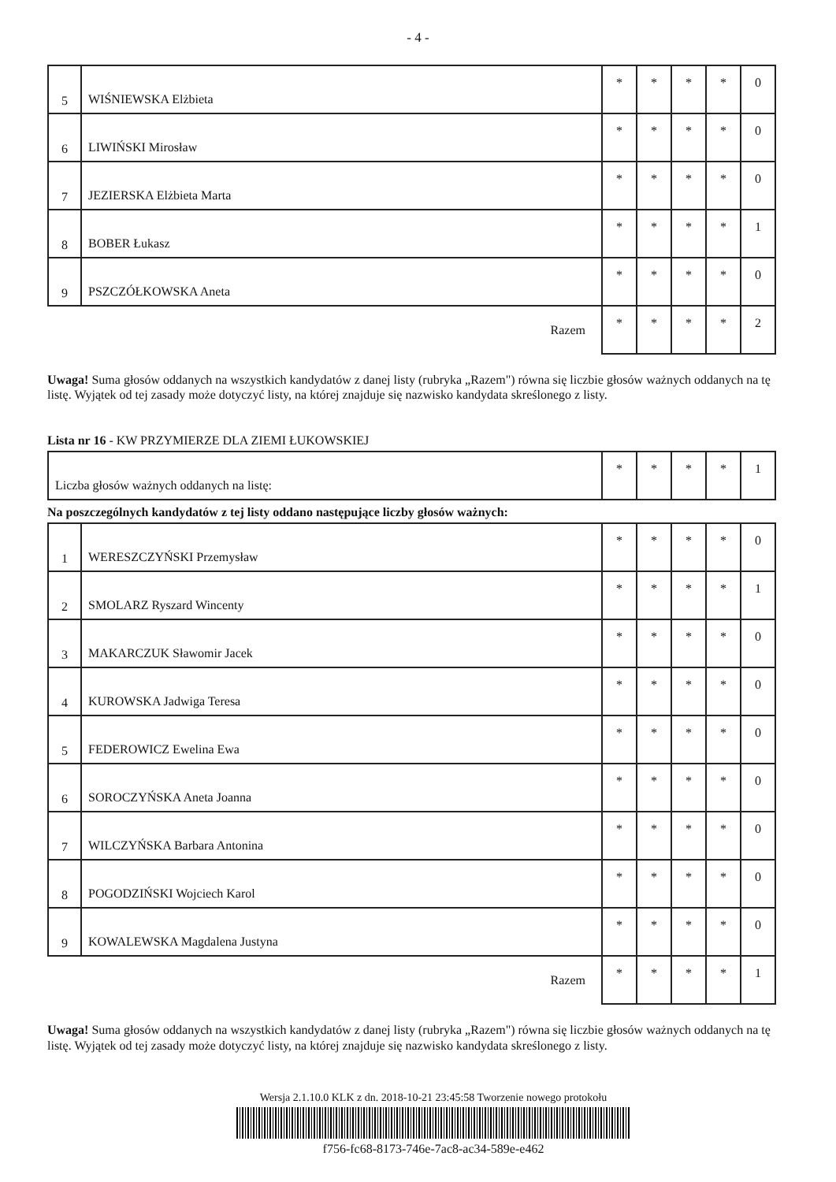- 4 -
| 5 | WIŚNIEWSKA Elżbieta | * | * | * | * | 0 |
| 6 | LIWIŃSKI Mirosław | * | * | * | * | 0 |
| 7 | JEZIERSKA Elżbieta Marta | * | * | * | * | 0 |
| 8 | BOBER Łukasz | * | * | * | * | 1 |
| 9 | PSZCZÓŁKOWSKA Aneta | * | * | * | * | 0 |
| Razem | | * | * | * | * | 2 |
Uwaga! Suma głosów oddanych na wszystkich kandydatów z danej listy (rubryka „Razem") równa się liczbie głosów ważnych oddanych na tę listę. Wyjątek od tej zasady może dotyczyć listy, na której znajduje się nazwisko kandydata skreślonego z listy.
Lista nr 16 - KW PRZYMIERZE DLA ZIEMI ŁUKOWSKIEJ
| Liczba głosów ważnych oddanych na listę: | * | * | * | * | 1 |
Na poszczególnych kandydatów z tej listy oddano następujące liczby głosów ważnych:
| 1 | WERESZCZYŃSKI Przemysław | * | * | * | * | 0 |
| 2 | SMOLARZ Ryszard Wincenty | * | * | * | * | 1 |
| 3 | MAKARCZUK Sławomir Jacek | * | * | * | * | 0 |
| 4 | KUROWSKA Jadwiga Teresa | * | * | * | * | 0 |
| 5 | FEDEROWICZ Ewelina Ewa | * | * | * | * | 0 |
| 6 | SOROCZYŃSKA Aneta Joanna | * | * | * | * | 0 |
| 7 | WILCZYŃSKA Barbara Antonina | * | * | * | * | 0 |
| 8 | POGODZIŃSKI Wojciech Karol | * | * | * | * | 0 |
| 9 | KOWALEWSKA Magdalena Justyna | * | * | * | * | 0 |
| Razem | | * | * | * | * | 1 |
Uwaga! Suma głosów oddanych na wszystkich kandydatów z danej listy (rubryka „Razem") równa się liczbie głosów ważnych oddanych na tę listę. Wyjątek od tej zasady może dotyczyć listy, na której znajduje się nazwisko kandydata skreślonego z listy.
Wersja 2.1.10.0 KLK z dn. 2018-10-21 23:45:58 Tworzenie nowego protokołu
f756-fc68-8173-746e-7ac8-ac34-589e-e462